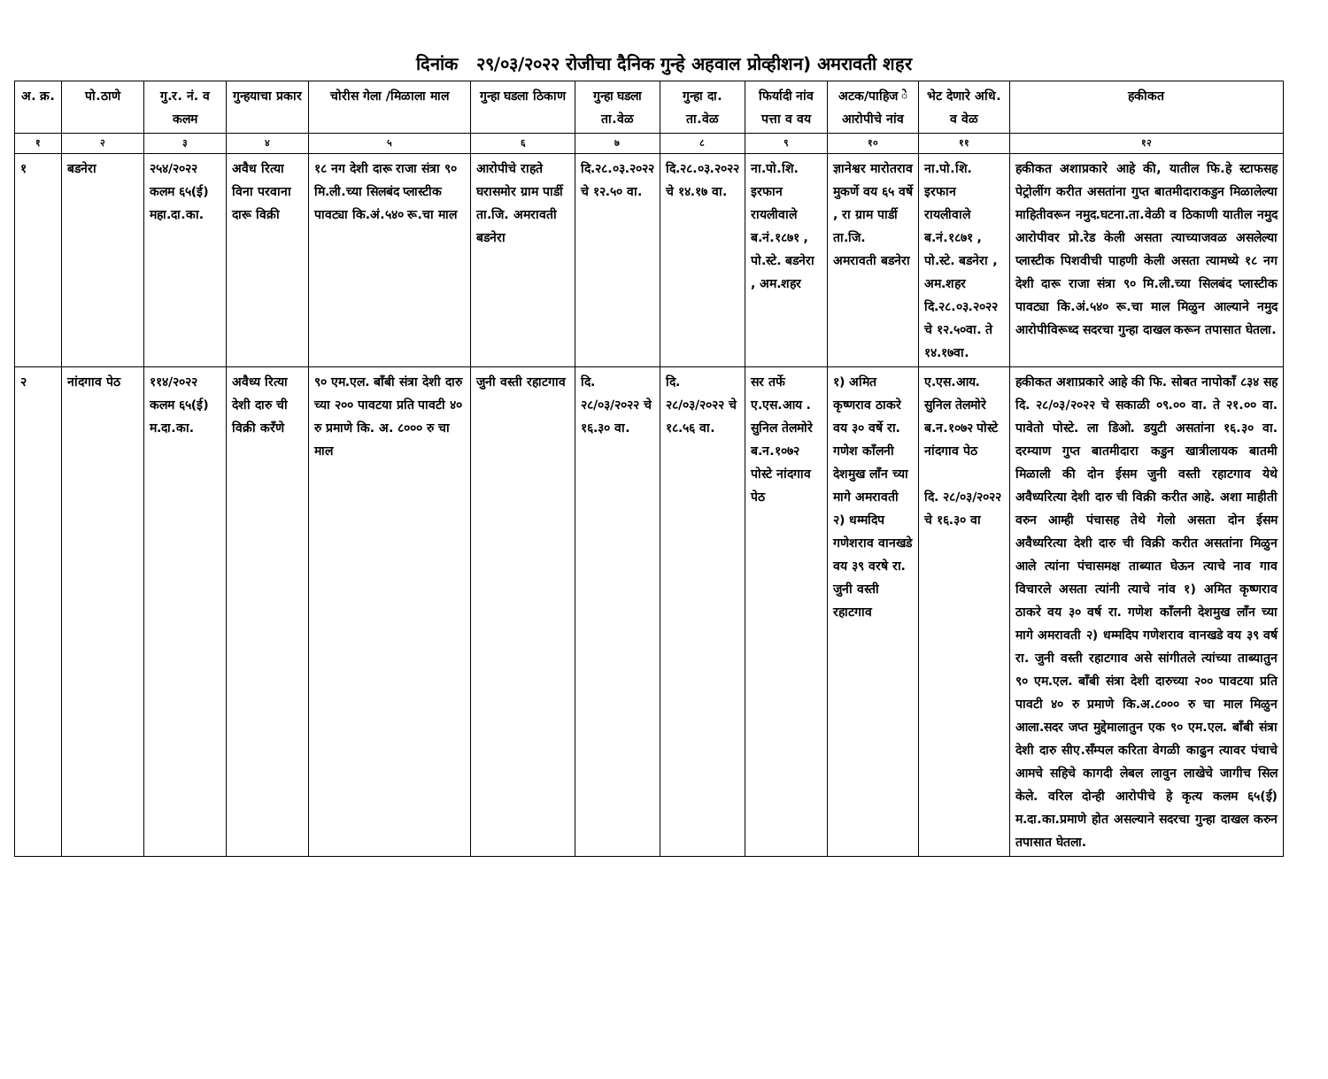दिनांक २९/०३/२०२२ रोजीचा दैनिक गुन्हे अहवाल प्रोव्हीशन) अमरावती शहर
| अ. क्र. | पो.ठाणे | गु.र. नं. व कलम | गुन्हयाचा प्रकार | चोरीस गेला /मिळाला माल | गुन्हा घडला ठिकाण | गुन्हा घडला ता.वेळ | गुन्हा दा. ता.वेळ | फिर्यादी नांव पत्ता व वय | अटक/पाहिज े आरोपीचे नांव | भेट देणारे अधि. व वेळ | हकीकत |
| --- | --- | --- | --- | --- | --- | --- | --- | --- | --- | --- | --- |
| १ | २ | ३ | ४ | ५ | ६ | ७ | ८ | ९ | १० | ११ | १२ |
| १ | बडनेरा | २५४/२०२२ कलम ६५(ई) महा.दा.का. | अवैध रित्या विना परवाना दारू विक्री | १८ नग देशी दारू राजा संत्रा ९० मि.ली.च्या सिलबंद प्लास्टीक पावट्या कि.अं.५४० रू.चा माल | आरोपीचे राहते घरासमोर ग्राम पार्डी ता.जि. अमरावती बडनेरा | दि.२८.०३.२०२२ चे १२.५० वा. | दि.२८.०३.२०२२ चे १४.१७ वा. | ना.पो.शि. इरफान रायलीवाले ब.नं.१८७१ , पो.स्टे. बडनेरा , अम.शहर | ज्ञानेश्वर मारोतराव मुकर्णे वय ६५ वर्षे , रा ग्राम पार्डी ता.जि. अमरावती बडनेरा | ना.पो.शि. इरफान रायलीवाले ब.नं.१८७१ , पो.स्टे. बडनेरा , अम.शहर दि.२८.०३.२०२२ चे १२.५०वा. ते १४.१७वा. | हकीकत अशाप्रकारे आहे की, यातील फि.हे स्टाफसह पेट्रोलींग करीत असतांना गुप्त बातमीदाराकडुन मिळालेल्या माहितीवरून नमुद.घटना.ता.वेळी व ठिकाणी यातील नमुद आरोपीवर प्रो.रेड केली असता त्याच्याजवळ असलेल्या प्लास्टीक पिशवीची पाहणी केली असता त्यामध्ये १८ नग देशी दारू राजा संत्रा ९० मि.ली.च्या सिलबंद प्लास्टीक पावट्या कि.अं.५४० रू.चा माल मिळुन आल्याने नमुद आरोपीविरूध्द सदरचा गुन्हा दाखल करून तपासात घेतला. |
| २ | नांदगाव पेठ | ११४/२०२२ कलम ६५(ई) म.दा.का. | अवैध्य रित्या देशी दारु ची विक्री करँणे | ९० एम.एल. बाँबी संत्रा देशी दारु च्या २०० पावटया प्रति पावटी ४० रु प्रमाणे कि. अ. ८००० रु चा माल | जुनी वस्ती रहाटगाव | दि. २८/०३/२०२२ चे १६.३० वा. | दि. २८/०३/२०२२ चे १८.५६ वा. | सर तर्फे ए.एस.आय . सुनिल तेलमोरे ब.न.१०७२ पोस्टे नांदगाव पेठ | १) अमित कृष्णराव ठाकरे वय ३० वर्षे रा. गणेश काँलनी देशमुख लाँन च्या मागे अमरावती २) धम्मदिप गणेशराव वानखडे वय ३९ वरषे रा. जुनी वस्ती रहाटगाव | ए.एस.आय. सुनिल तेलमोरे ब.न.१०७२ पोस्टे नांदगाव पेठ दि. २८/०३/२०२२ चे १६.३० वा | हकीकत अशाप्रकारे आहे की फि. सोबत नापोकाँ ८३४ सह दि. २८/०३/२०२२ चे सकाळी ०९.०० वा. ते २१.०० वा. पावेतो पोस्टे. ला डिओ. डयुटी असतांना १६.३० वा. दरम्याण गुप्त बातमीदारा कडुन खात्रीलायक बातमी मिळाली की दोन ईसम जुनी वस्ती रहाटगाव येथे अवैध्यरित्या देशी दारु ची विक्री करीत आहे. अशा माहीती वरुन आम्ही पंचासह तेथे गेलो असता दोन ईसम अवैध्यरित्या देशी दारु ची विक्री करीत असतांना मिळुन आले त्यांना पंचासमक्ष ताब्यात घेऊन त्याचे नाव गाव विचारले असता त्यांनी त्याचे नांव १) अमित कृष्णराव ठाकरे वय ३० वर्ष रा. गणेश काँलनी देशमुख लाँन च्या मागे अमरावती २) धम्मदिप गणेशराव वानखडे वय ३९ वर्ष रा. जुनी वस्ती रहाटगाव असे सांगीतले त्यांच्या ताब्यातुन ९० एम.एल. बाँबी संत्रा देशी दारुच्या २०० पावटया प्रति पावटी ४० रु प्रमाणे कि.अ.८००० रु चा माल मिळुन आला.सदर जप्त मुद्देमालातुन एक ९० एम.एल. बाँबी संत्रा देशी दारु सीए.सँम्पल करिता वेगळी काढुन त्यावर पंचाचे आमचे सहिचे कागदी लेबल लावुन लाखेचे जागीच सिल केले. वरिल दोन्ही आरोपीचे हे कृत्य कलम ६५(ई) म.दा.का.प्रमाणे होत असल्याने सदरचा गुन्हा दाखल करुन तपासात घेतला. |